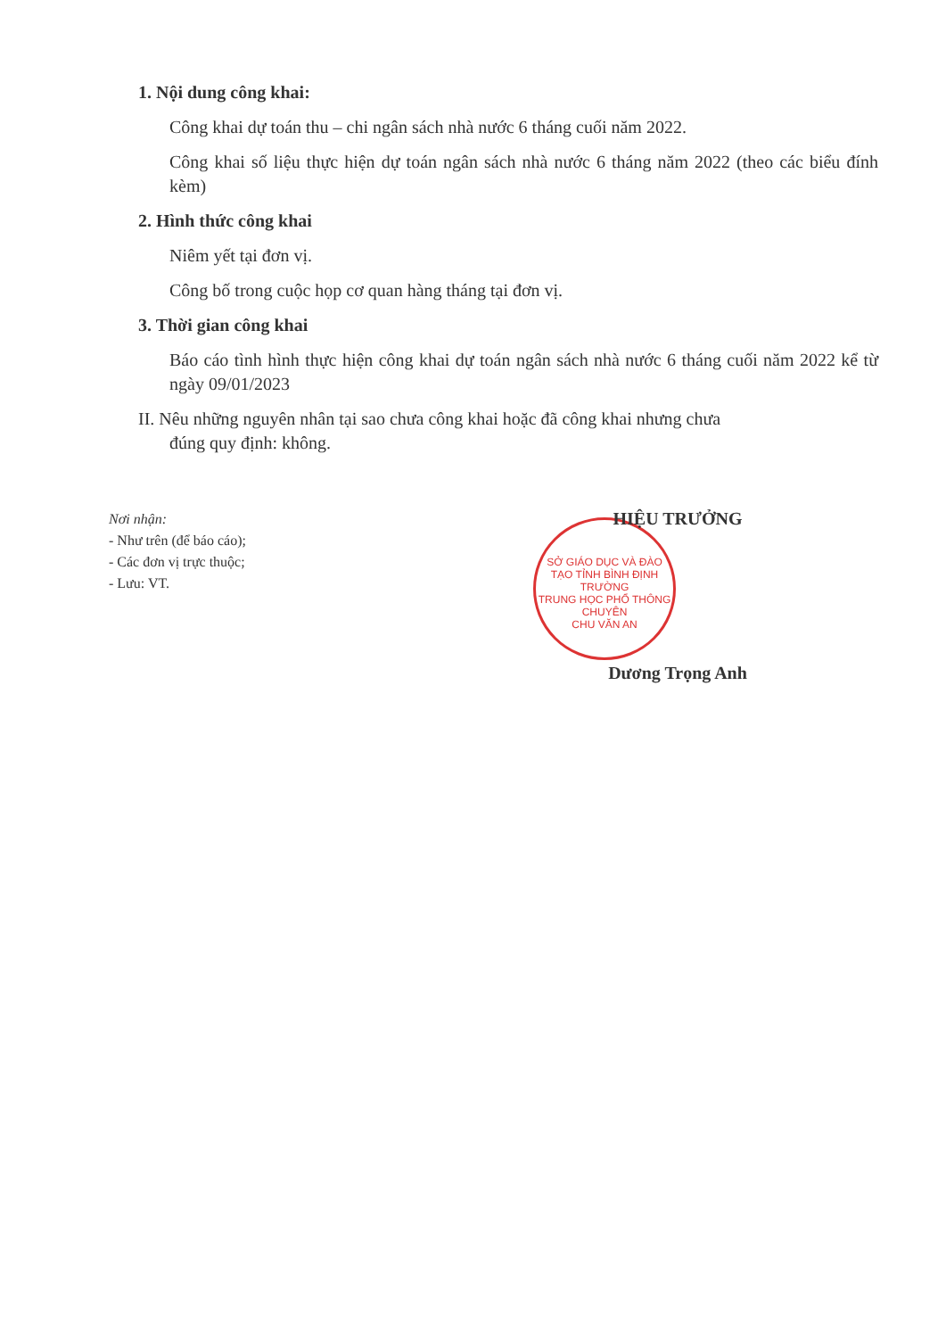1. Nội dung công khai:
Công khai dự toán thu – chi ngân sách nhà nước 6 tháng cuối năm 2022.
Công khai số liệu thực hiện dự toán ngân sách nhà nước 6 tháng năm 2022 (theo các biểu đính kèm)
2. Hình thức công khai
Niêm yết tại đơn vị.
Công bố trong cuộc họp cơ quan hàng tháng tại đơn vị.
3. Thời gian công khai
Báo cáo tình hình thực hiện công khai dự toán ngân sách nhà nước 6 tháng cuối năm 2022 kể từ ngày 09/01/2023
II. Nêu những nguyên nhân tại sao chưa công khai hoặc đã công khai nhưng chưa
đúng quy định: không.
Nơi nhận:
- Như trên (để báo cáo);
- Các đơn vị trực thuộc;
- Lưu: VT.
SỞ GIÁO DỤC VÀ ĐÀO TẠO TỈNH BÌNH ĐỊNH
TRƯỜNG
TRUNG HỌC PHỔ THÔNG
CHUYÊN
CHU VĂN AN
HIỆU TRƯỞNG
Dương Trọng Anh